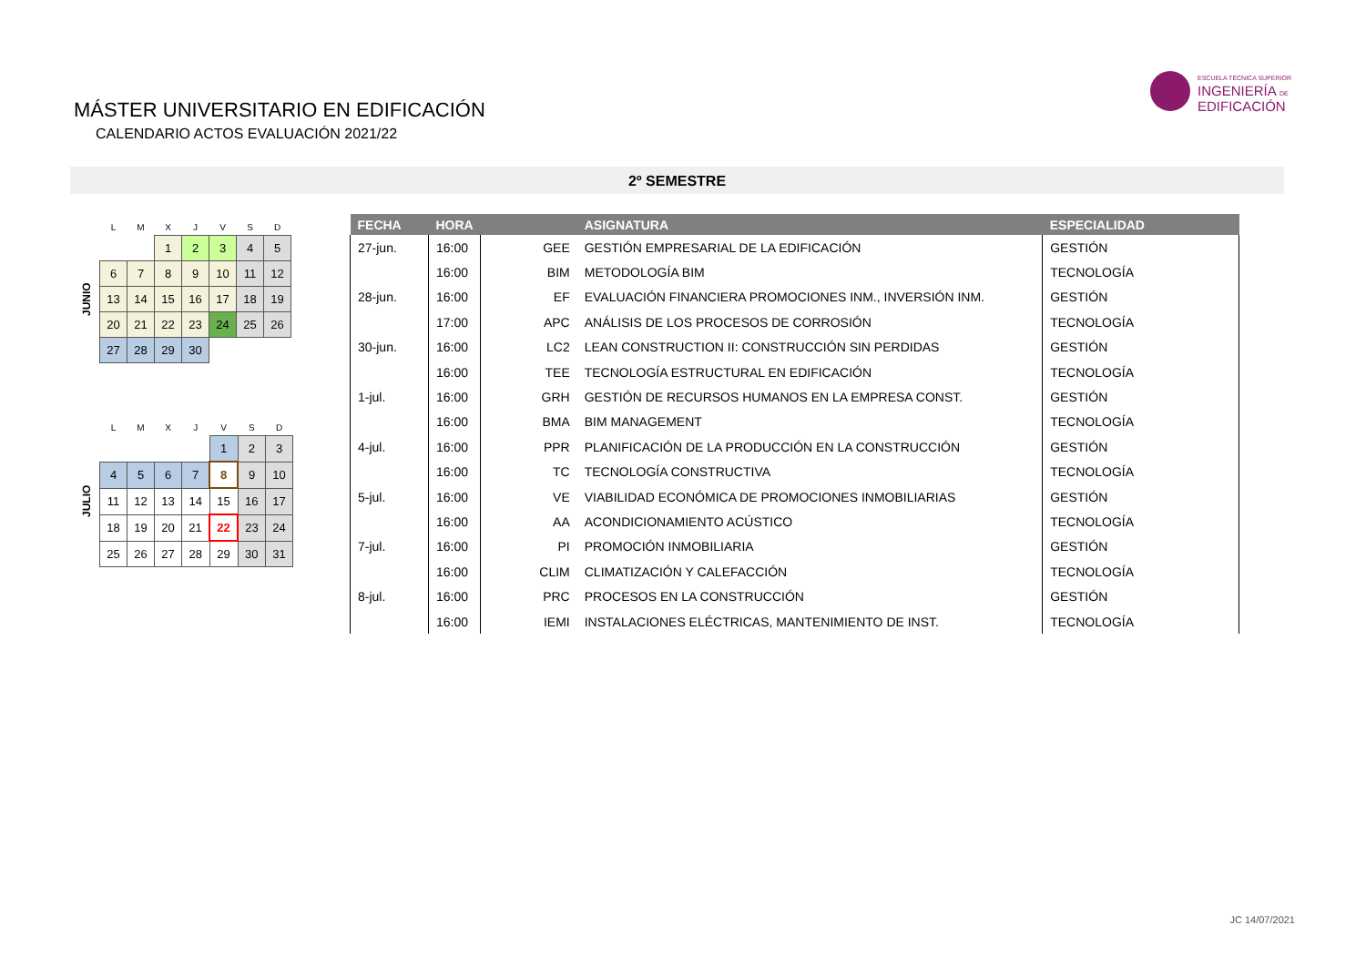MÁSTER UNIVERSITARIO EN EDIFICACIÓN
CALENDARIO ACTOS EVALUACIÓN 2021/22
ESCUELA TÉCNICA SUPERIOR
INGENIERÍA DE
EDIFICACIÓN
2º SEMESTRE
| | L | M | X | J | V | S | D |
| --- | --- | --- | --- | --- | --- | --- | --- |
| | | | 1 | 2 | 3 | 4 | 5 |
| JUNIO | 6 | 7 | 8 | 9 | 10 | 11 | 12 |
| | 13 | 14 | 15 | 16 | 17 | 18 | 19 |
| | 20 | 21 | 22 | 23 | 24 | 25 | 26 |
| | 27 | 28 | 29 | 30 | | | |
| | L | M | X | J | V | S | D |
| --- | --- | --- | --- | --- | --- | --- | --- |
| | | | | | 1 | 2 | 3 |
| JULIO | 4 | 5 | 6 | 7 | 8 | 9 | 10 |
| | 11 | 12 | 13 | 14 | 15 | 16 | 17 |
| | 18 | 19 | 20 | 21 | 22 | 23 | 24 |
| | 25 | 26 | 27 | 28 | 29 | 30 | 31 |
| FECHA | HORA | | ASIGNATURA | ESPECIALIDAD |
| --- | --- | --- | --- | --- |
| 27-jun. | 16:00 | GEE | GESTIÓN EMPRESARIAL DE LA EDIFICACIÓN | GESTIÓN |
| | 16:00 | BIM | METODOLOGÍA BIM | TECNOLOGÍA |
| 28-jun. | 16:00 | EF | EVALUACIÓN FINANCIERA PROMOCIONES INM., INVERSIÓN INM. | GESTIÓN |
| | 17:00 | APC | ANÁLISIS DE LOS PROCESOS DE CORROSIÓN | TECNOLOGÍA |
| 30-jun. | 16:00 | LC2 | LEAN CONSTRUCTION II: CONSTRUCCIÓN SIN PERDIDAS | GESTIÓN |
| | 16:00 | TEE | TECNOLOGÍA ESTRUCTURAL EN EDIFICACIÓN | TECNOLOGÍA |
| 1-jul. | 16:00 | GRH | GESTIÓN DE RECURSOS HUMANOS EN LA EMPRESA CONST. | GESTIÓN |
| | 16:00 | BMA | BIM MANAGEMENT | TECNOLOGÍA |
| 4-jul. | 16:00 | PPR | PLANIFICACIÓN DE LA PRODUCCIÓN EN LA CONSTRUCCIÓN | GESTIÓN |
| | 16:00 | TC | TECNOLOGÍA CONSTRUCTIVA | TECNOLOGÍA |
| 5-jul. | 16:00 | VE | VIABILIDAD ECONÓMICA DE PROMOCIONES INMOBILIARIAS | GESTIÓN |
| | 16:00 | AA | ACONDICIONAMIENTO ACÚSTICO | TECNOLOGÍA |
| 7-jul. | 16:00 | PI | PROMOCIÓN INMOBILIARIA | GESTIÓN |
| | 16:00 | CLIM | CLIMATIZACIÓN Y CALEFACCIÓN | TECNOLOGÍA |
| 8-jul. | 16:00 | PRC | PROCESOS EN LA CONSTRUCCIÓN | GESTIÓN |
| | 16:00 | IEMI | INSTALACIONES ELÉCTRICAS, MANTENIMIENTO DE INST. | TECNOLOGÍA |
JC 14/07/2021